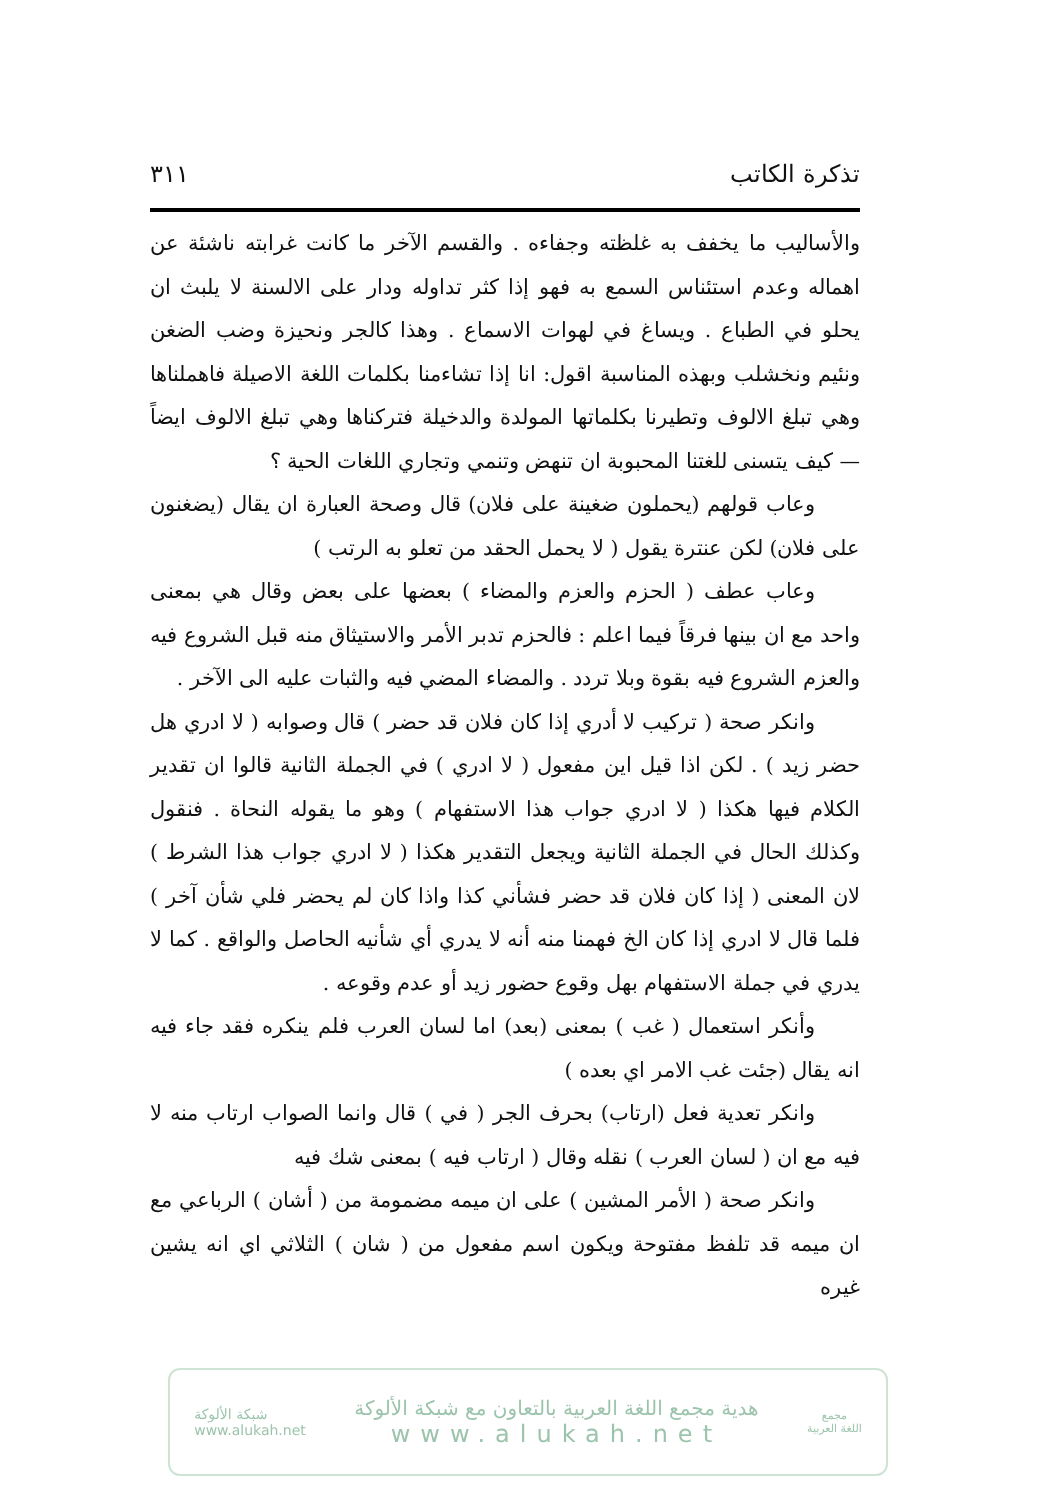٣١١ تذكرة الكاتب
والأساليب ما يخفف به غلظته وجفاءه . والقسم الآخر ما كانت غرابته ناشئة عن اهماله وعدم استئناس السمع به فهو إذا كثر تداوله ودار على الالسنة لا يلبث ان يحلو في الطباع . ويساغ في لهوات الاسماع . وهذا كالجر ونحيزة وضب الضغن ونئيم ونخشلب وبهذه المناسبة اقول: انا إذا تشاءمنا بكلمات اللغة الاصيلة فاهملناها وهي تبلغ الالوف وتطيرنا بكلماتها المولدة والدخيلة فتركناها وهي تبلغ الالوف ايضاً — كيف يتسنى للغتنا المحبوبة ان تنهض وتنمي وتجاري اللغات الحية ؟
وعاب قولهم (يحملون ضغينة على فلان) قال وصحة العبارة ان يقال (يضغنون على فلان) لكن عنترة يقول ( لا يحمل الحقد من تعلو به الرتب )
وعاب عطف ( الحزم والعزم والمضاء ) بعضها على بعض وقال هي بمعنى واحد مع ان بينها فرقاً فيما اعلم : فالحزم تدبر الأمر والاستيثاق منه قبل الشروع فيه والعزم الشروع فيه بقوة وبلا تردد . والمضاء المضي فيه والثبات عليه الى الآخر .
وانكر صحة ( تركيب لا أدري إذا كان فلان قد حضر ) قال وصوابه ( لا ادري هل حضر زيد ) . لكن اذا قيل اين مفعول ( لا ادري ) في الجملة الثانية قالوا ان تقدير الكلام فيها هكذا ( لا ادري جواب هذا الاستفهام ) وهو ما يقوله النحاة . فنقول وكذلك الحال في الجملة الثانية ويجعل التقدير هكذا ( لا ادري جواب هذا الشرط ) لان المعنى ( إذا كان فلان قد حضر فشأني كذا واذا كان لم يحضر فلي شأن آخر ) فلما قال لا ادري إذا كان الخ فهمنا منه أنه لا يدري أي شأنيه الحاصل والواقع . كما لا يدري في جملة الاستفهام بهل وقوع حضور زيد أو عدم وقوعه .
وأنكر استعمال ( غب ) بمعنى (بعد) اما لسان العرب فلم ينكره فقد جاء فيه انه يقال (جئت غب الامر اي بعده )
وانكر تعدية فعل (ارتاب) بحرف الجر ( في ) قال وانما الصواب ارتاب منه لا فيه مع ان ( لسان العرب ) نقله وقال ( ارتاب فيه ) بمعنى شك فيه
وانكر صحة ( الأمر المشين ) على ان ميمه مضمومة من ( أشان ) الرباعي مع ان ميمه قد تلفظ مفتوحة ويكون اسم مفعول من ( شان ) الثلاثي اي انه يشين غيره
شبكة الألوكة
www.alukah.net
هدية مجمع اللغة العربية بالتعاون مع شبكة الألوكة
www.alukah.net
مجمع
اللغة العربية